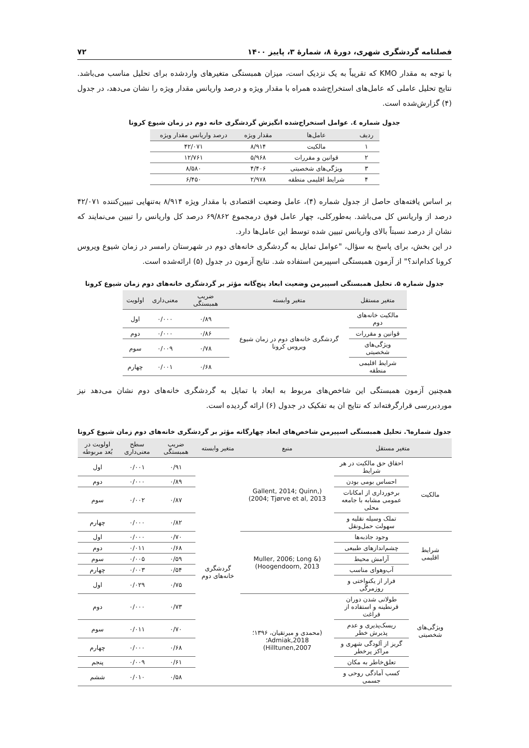فصلنامه گردشگری شهری، دورۀ ۸، شمارۀ ۳، پاییز ۱۴۰۰ ۷۲
با توجه به مقدار KMO که تقریباً به یک نزدیک است، میزان همبستگی متغیرهای واردشده برای تحلیل مناسب می‌باشد. نتایج تحلیل عاملی که عامل‌های استخراج‌شده همراه با مقدار ویژه و درصد واریانس مقدار ویژه را نشان می‌دهد، در جدول (۴) گزارش‌شده است.
جدول شماره ٤. عوامل استخراج‌شده انگیزش گردشگری خانه دوم در زمان شیوع کرونا
| ردیف | عامل‌ها | مقدار ویژه | درصد واریانس مقدار ویژه |
| --- | --- | --- | --- |
| ۱ | مالکیت | ۸/۹۱۴ | ۴۲/۰۷۱ |
| ۲ | قوانین و مقررات | ۵/۹۶۸ | ۱۲/۷۶۱ |
| ۳ | ویژگی‌های شخصیتی | ۴/۴۰۶ | ۸/۵۸۰ |
| ۴ | شرایط اقلیمی منطقه | ۲/۹۷۸ | ۶/۴۵۰ |
بر اساس یافته‌های حاصل از جدول شماره (۴)، عامل وضعیت اقتصادی با مقدار ویژه ۸/۹۱۴ به‌تنهایی تبیین‌کننده ۴۲/۰۷۱ درصد از واریانس کل می‌باشد. به‌طورکلی، چهار عامل فوق درمجموع ۶۹/۸۶۲ درصد کل واریانس را تبیین می‌نمایند که نشان از درصد نسبتاً بالای واریانس تبیین شده توسط این عامل‌ها دارد.
در این بخش، برای پاسخ به سؤال، "عوامل تمایل به گردشگری خانه‌های دوم در شهرستان رامسر در زمان شیوع ویروس کرونا کدام‌اند؟" از آزمون همبستگی اسپیرمن استفاده شد. نتایج آزمون در جدول (۵) ارائه‌شده است.
جدول شماره ۵. تحلیل همبستگی اسپیرمن وضعیت ابعاد پنج‌گانه مؤثر بر گردشگری خانه‌های دوم زمان شیوع کرونا
| متغیر مستقل | متغیر وابسته | ضریب همبستگی | معنی‌داری | اولویت |
| --- | --- | --- | --- | --- |
| مالکیت خانه‌های دوم | گردشگری خانه‌های دوم در زمان شیوع ویروس کرونا | ۰/۸۹ | ۰/۰۰۰ | اول |
| قوانین و مقررات | | ۰/۸۶ | ۰/۰۰۰ | دوم |
| ویژگی‌های شخصیتی | | ۰/۷۸ | ۰/۰۰۹ | سوم |
| شرایط اقلیمی منطقه | | ۰/۶۸ | ۰/۰۰۱ | چهارم |
همچنین آزمون همبستگی این شاخص‌های مربوط به ابعاد با تمایل به گردشگری خانه‌های دوم نشان می‌دهد نیز موردبررسی قرارگرفته‌اند که نتایج ان به تفکیک در جدول (۶) ارائه گردیده است.
جدول شماره٦. تحلیل همبستگی اسپیرمن شاخص‌های ابعاد چهارگانه مؤثر بر گردشگری خانه‌های دوم زمان شیوع کرونا
| متغیر مستقل | | منبع | متغیر وابسته | ضریب همبستگی | سطح معنی‌داری | اولویت در بُعد مربوطه |
| --- | --- | --- | --- | --- | --- | --- |
| مالکیت | احقاق حق مالکیت در هر شرایط | (Gallent, 2014; Quinn, 2004; Tjørve et al, 2013) | گردشگری خانه‌های دوم | ۰/۹۱ | ۰/۰۰۱ | اول |
| | احساس بومی بودن | | | ۰/۸۹ | ۰/۰۰۰ | دوم |
| | برخورداری از امکانات عمومی مشابه با جامعه محلی | | | ۰/۸۷ | ۰/۰۰۲ | سوم |
| | تملک وسیله نقلیه و سهولت حمل‌ونقل | | | ۰/۸۲ | ۰/۰۰۰ | چهارم |
| شرایط اقلیمی | وجود جاذبه‌ها | (Muller, 2006; Long & Hoogendoorn, 2013) | | ۰/۷۰ | ۰/۰۰۰ | اول |
| | چشم‌اندازهای طبیعی | | | ۰/۶۸ | ۰/۰۱۱ | دوم |
| | آرامش محیط | | | ۰/۵۹ | ۰/۰۰۵ | سوم |
| | آب‌وهوای مناسب | | | ۰/۵۴ | ۰/۰۰۳ | چهارم |
| ویژگی‌های شخصیتی | فرار از یکنواختی و روزمرگی | | | ۰/۷۵ | ۰/۰۲۹ | اول |
| | طولانی شدن دوران قرنطینه و استفاده از فراغت | (محمدی و میرتقیان، ۱۳۹۶؛ Admiak,2018؛ Hilltunen,2007) | | ۰/۷۳ | ۰/۰۰۰ | دوم |
| | ریسک‌پذیری و عدم پذیرش خطر | | | ۰/۷۰ | ۰/۰۱۱ | سوم |
| | گریز از آلودگی شهری و مراکز پرخطر | | | ۰/۶۸ | ۰/۰۰۰ | چهارم |
| | تعلق‌خاطر به مکان | | | ۰/۶۱ | ۰/۰۰۹ | پنجم |
| | کسب آمادگی روحی و جسمی | | | ۰/۵۸ | ۰/۰۱۰ | ششم |